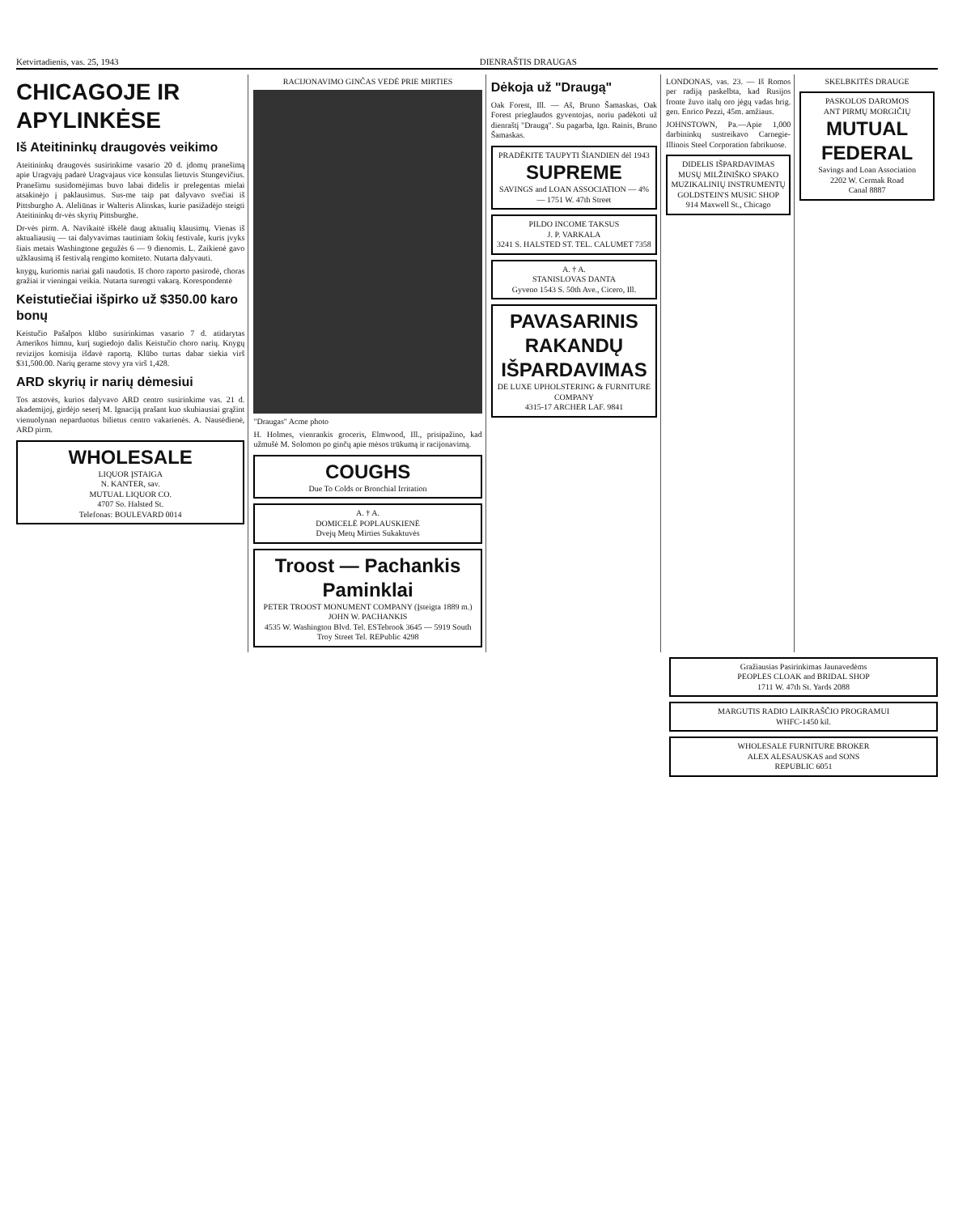Ketvirtadienis, vas. 25, 1943 DIENRAŠTIS DRAUGAS
CHICAGOJE IR APYLINKĖSE
Iš Ateitininkų draugovės veikimo
Ateitininkų draugovės susirinkime vasario 20 d. įdomų pranešimą apie Uragvajų padarė Uragvajaus vice konsulas lietuvis Stungevičius. Pranešimu susidomėjimas buvo labai didelis ir prelegentas mielai atsakinėjo į paklausimus. Sus-me taip pat dalyvavo svečiai iš Pittsburgho A. Aleliūnas ir Walteris Alinskas, kurie pasižadėjo steigti Ateitininkų dr-vės skyrių Pittsburghe.
Dr-vės pirm. A. Navikaitė iškėlė daug aktualių klausimų. Vienas iš aktualiausių — tai dalyvavimas tautiniam šokių festivale, kuris įvyks šiais metais Washingtone gegužės 6 — 9 dienomis. L. Zaikienė gavo užklausimą iš festivalą rengimo komiteto. Nutarta dalyvauti.
knygų, kuriomis nariai gali naudotis. Iš choro raporto pasirodė, choras gražiai ir vieningai veikia. Nutarta surengti vakarą. Korespondentė
Keistutiečiai išpirko už $350.00 karo bonų
Keistučio Pašalpos klūbo susirinkimas vasario 7 d. atidarytas Amerikos himnu, kurį sugiedojo dalis Keistučio choro narių. Knygų revizijos komisija išdavė raportą. Klūbo turtas dabar siekia virš $31,500.00. Narių gerame stovy yra virš 1,428.
ARD skyrių ir narių dėmesiui
Tos atstovės, kurios dalyvavo ARD centro susirinkime vas. 21 d. akademijoj, girdėjo seserį M. Ignaciją prašant kuo skubiausiai grąžint vienuolynan neparduotus bilietus centro vakarienės. A. Nausėdienė, ARD pirm.
WHOLESALE
LIQUOR ĮSTAIGA
N. KANTER, sav.
MUTUAL LIQUOR CO.
4707 So. Halsted St.
Telefonas: BOULEVARD 0014
RACIJONAVIMO GINČAS VEDĖ PRIE MIRTIES
"Draugas" Acme photo
H. Holmes, vienrankis groceris, Elmwood, Ill., prisipažino, kad užmušė M. Solomon po ginčų apie mėsos trūkumą ir racijonavimą.
COUGHS
Due To Colds or Bronchial Irritation
A. † A.
DOMICELĖ POPLAUSKIENĖ
Dvejų Metų Mirties Sukaktuvės
Troost — Pachankis Paminklai
PETER TROOST MONUMENT COMPANY (Įsteigta 1889 m.)
JOHN W. PACHANKIS
4535 W. Washington Blvd. Tel. ESTebrook 3645 — 5919 South Troy Street Tel. REPublic 4298
Dėkoja už "Draugą"
Oak Forest, Ill. — Aš, Bruno Šamaskas, Oak Forest prieglaudos gyventojas, noriu padėkoti už dienraštį "Draugą". Su pagarba, Ign. Rainis, Bruno Šamaskas.
PRADĖKITE TAUPYTI ŠIANDIEN dėl 1943
SUPREME
SAVINGS and LOAN ASSOCIATION — 4% — 1751 W. 47th Street
PILDO INCOME TAKSUS
J. P. VARKALA
3241 S. HALSTED ST. TEL. CALUMET 7358
A. † A.
STANISLOVAS DANTA
Gyveno 1543 S. 50th Ave., Cicero, Ill.
PAVASARINIS RAKANDŲ IŠPARDAVIMAS
DE LUXE UPHOLSTERING & FURNITURE COMPANY
4315-17 ARCHER LAF. 9841
LONDONAS, vas. 23. — Iš Romos per radiją paskelbta, kad Rusijos fronte žuvo italų oro jėgų vadas brig. gen. Enrico Pezzi, 45m. amžiaus.
JOHNSTOWN, Pa.—Apie 1,000 darbininkų sustreikavo Carnegie-Illinois Steel Corporation fabrikuose.
DIDELIS IŠPARDAVIMAS MUSŲ MILŽINIŠKO SPAKO MUZIKALINIŲ INSTRUMENTŲ
GOLDSTEIN'S MUSIC SHOP 914 Maxwell St., Chicago
SKELBKITĖS DRAUGE
PASKOLOS DAROMOS
ANT PIRMŲ MORGIČIŲ
MUTUAL FEDERAL
Savings and Loan Association
2202 W. Cermak Road
Canal 8887
Gražiausias Pasirinkimas Jaunavedėms
PEOPLES CLOAK and BRIDAL SHOP
1711 W. 47th St. Yards 2088
MARGUTIS RADIO LAIKRAŠČIO PROGRAMUI
WHFC-1450 kil.
WHOLESALE FURNITURE BROKER
ALEX ALESAUSKAS and SONS
REPUBLIC 6051